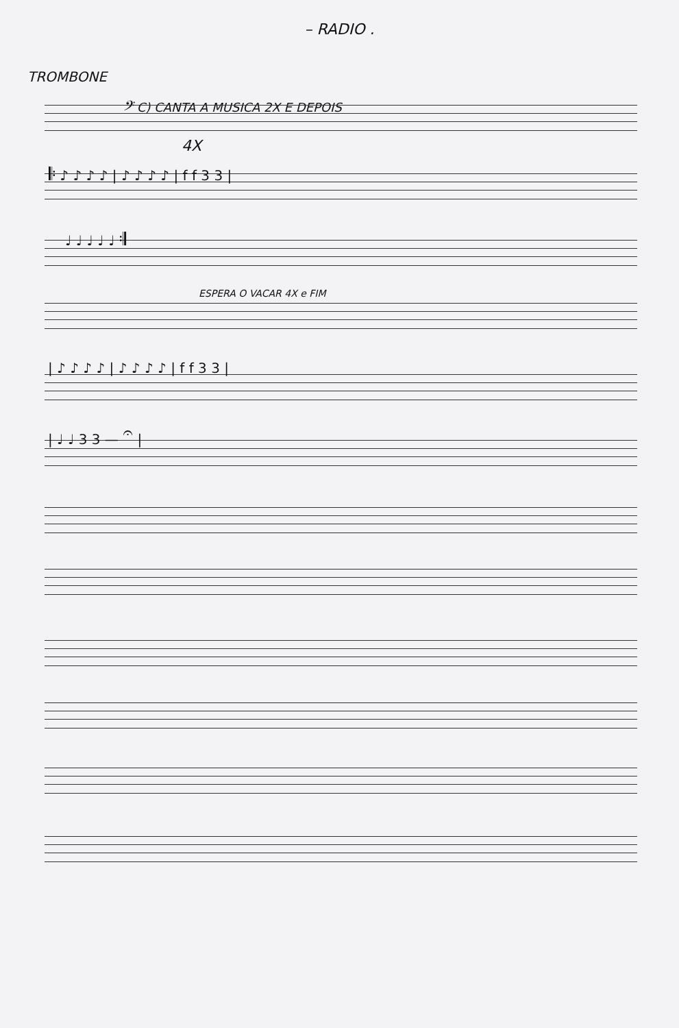– RADIO .
TROMBONE
𝄢 C) CANTA A MUSICA 2X E DEPOIS
4X
𝄆 ♪ ♪ ♪ ♪ | ♪ ♪ ♪ ♪ | f f 3 3 |
♩ ♩ ♩ ♩ ♩ 𝄇
ESPERA O VACAR 4X e FIM
| ♪ ♪ ♪ ♪ | ♪ ♪ ♪ ♪ | f f 3 3 |
| ♩ ♩ 3 3 — 𝄐 |